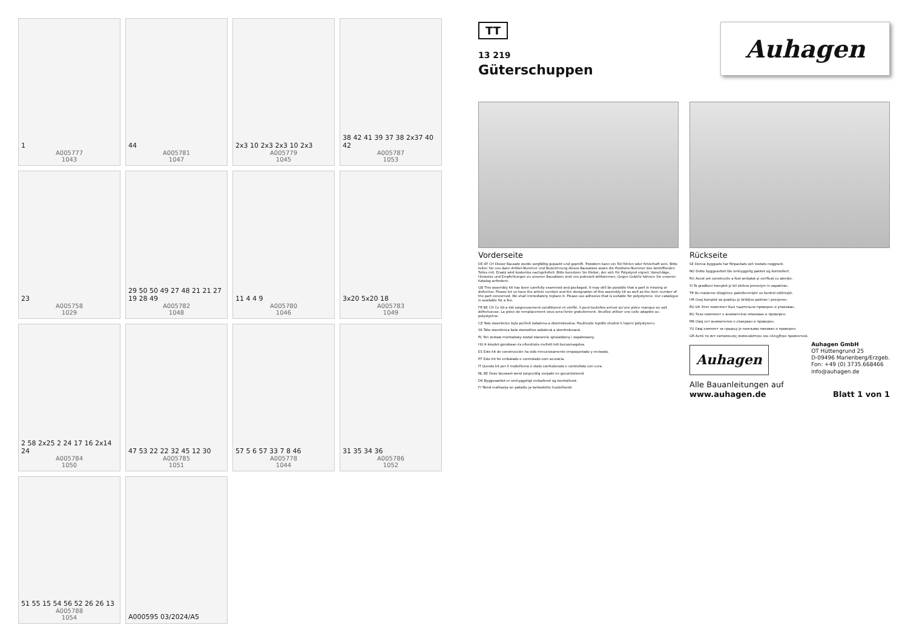1
A005777
1043
44
A005781
1047
2x3 10 2x3 2x3 10 2x3
A005779
1045
38 42 41 39 37 38 2x37 40 42
A005787
1053
23
A005758
1029
29 50 50 49 27 48 21 21 27 19 28 49
A005782
1048
11 4 4 9
A005780
1046
3x20 5x20 18
A005783
1049
2 58 2x25 2 24 17 16 2x14 24
A005784
1050
47 53 22 22 32 45 12 30
A005785
1051
57 5 6 57 33 7 8 46
A005778
1044
31 35 34 36
A005786
1052
51 55 15 54 56 52 26 26 13
A005788
1054
A000595 03/2024/A5
Auhagen
TT
13 219
Güterschuppen
Vorderseite Rückseite
DE AT CH Dieser Bausatz wurde sorgfältig gepackt und geprüft. Trotzdem kann ein Teil fehlen oder fehlerhaft sein. Bitte teilen Sie uns dann Artikel-Nummer und Bezeichnung dieses Bausatzes sowie die Positions-Nummer des betreffenden Teiles mit. Ersatz wird kostenlos nachgeliefert. Bitte benutzen Sie Kleber, der sich für Polystyrol eignet. Vorschläge, Hinweise und Empfehlungen zu unseren Bausätzen sind uns jederzeit willkommen. Gegen Gebühr können Sie unseren Katalog anfordern.
GB This assembly kit has been carefully examined and packaged. It may still be possible that a part is missing or defective. Please let us have the article number and the designation of this assembly kit as well as the item number of the part concerned. We shall immediately replace it. Please use adhesive that is suitable for polystyrene. Our catalogue is available for a fee.
FR BE CH Ce kit a été soigneusement conditionné et vérifié. Il peut toutefois arriver qu'une pièce manque ou soit défectueuse. La pièce de remplacement vous sera livrée gratuitement. Veuillez utiliser une colle adaptée au polystyrène.
CZ Tato stavebnice byla pečlivě zabalena a zkontrolována. Používejte lepidlo vhodné k lepení polystyrenu.
SK Táto stavebnica bola starostlivo zabalená a skontrolovaná.
PL Ten zestaw montażowy został starannie sprawdzony i zapakowany.
HU A készlet gondosan és ellenőrzés mellett lett becsomagolva.
ES Este kit de construcción ha sido minuciosamente empaquetado y revisado.
PT Este kit foi embalado e controlado com acurácia.
IT Questo kit per il modellismo è stato confezionato e controllato con cura.
NL BE Deze bouwset werd zorgvuldig verpakt en gecontroleerd.
DK Byggesættet er omhyggeligt emballeret og kontrolleret.
FI Tämä mallisarja on pakattu ja tarkastettu huolellisesti.
SE Denna byggsats har förpackats och testats noggrant.
NO Dette byggesettet ble omhyggelig pakket og kontrollert.
RO Acest set constructiv a fost ambalat şi verificat cu atenţie.
SI Ta gradbeni komplet je bil skrbno preverjen in zapakiran.
TR Bu malzeme düzgünce paketlenmiştir ve kontrol edilmiştir.
HR Ovaj komplet za gradnju je brižljivo pakiran i provjeren.
RU UA Этот комплект был тщательно проверен и упакован.
BG Този комплект е внимателно опакован и проверен.
MK Овој сет внимателно е спакуван и проверен.
YU Овај комплет за градњу је пажљиво пакован и проверен.
GR Αυτό το σετ κατασκευής συσκευάστηκε και ελέγχθηκε προσεκτικά.
Auhagen
Auhagen GmbH
OT Hüttengrund 25
D-09496 Marienberg/Erzgeb.
Fon: +49 (0) 3735.668466
info@auhagen.de
Alle Bauanleitungen auf
www.auhagen.de
Blatt 1 von 1